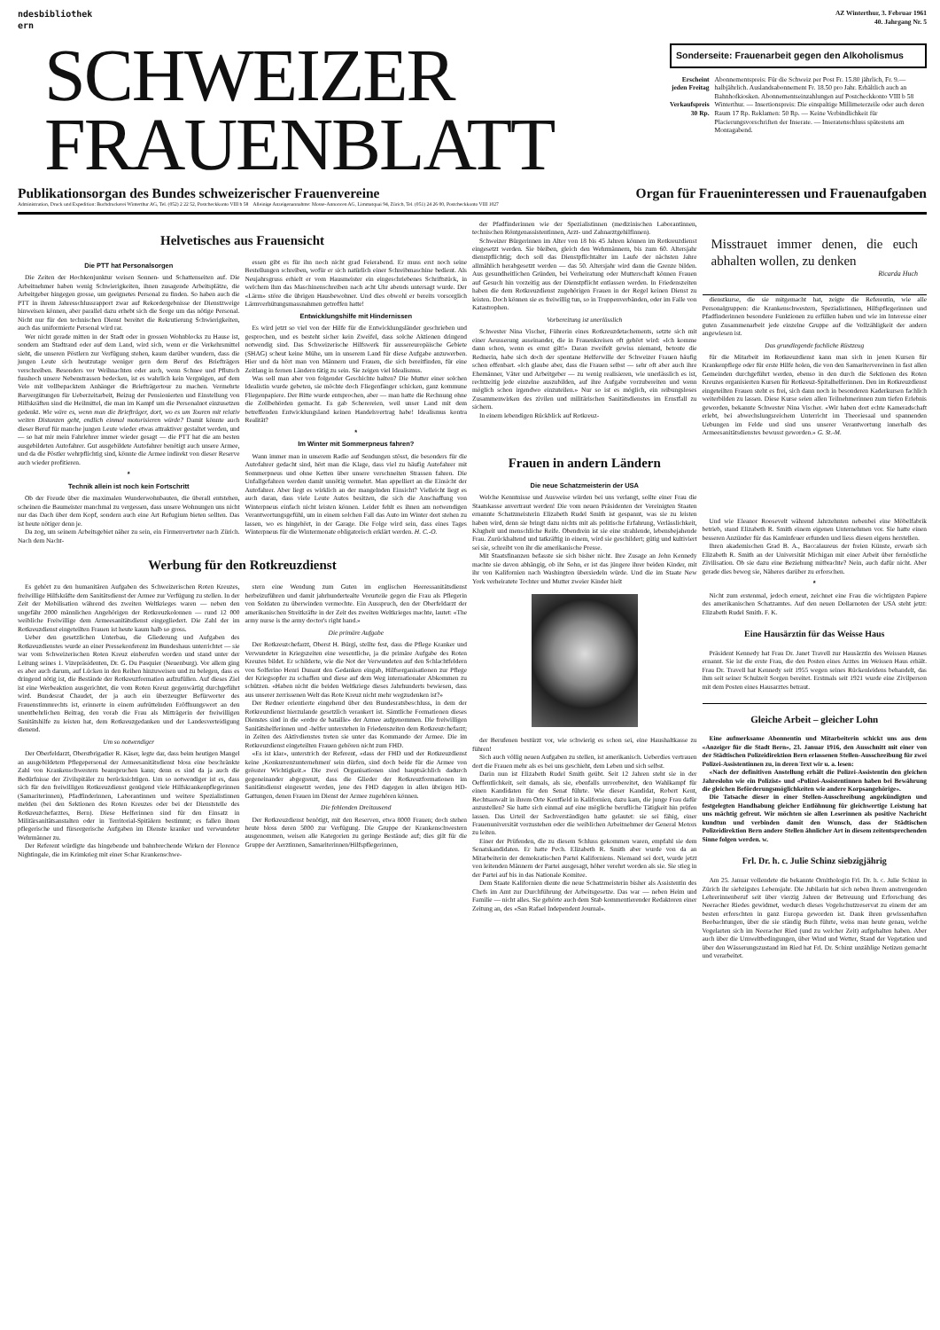ndesbibliothek
ern
SCHWEIZER
FRAUENBLATT
AZ Winterthur, 3. Februar 1961
40. Jahrgang Nr. 5
Sonderseite: Frauenarbeit gegen den Alkoholismus
Erscheint jeden Freitag
Verkaufspreis 30 Rp.
Abonnementspreis: Für die Schweiz per Post Fr. 15.80 jährlich, Fr. 9.— halbjährlich. Auslandsabonnement Fr. 18.50 pro Jahr. Erhältlich auch an Bahnhofkiosken. Abonnementseinzahlungen auf Postcheckkonto VIII b 58 Winterthur. — Insertionspreis: Die einspaltige Millimeterzeile oder auch deren Raum 17 Rp. Reklamen: 50 Rp. — Keine Verbindlichkeit für Placierungsvorschriften der Inserate. — Inseratenschluss spätestens am Montagabend.
Publikationsorgan des Bundes schweizerischer Frauenvereine Organ für Fraueninteressen und Frauenaufgaben
Administration, Druck und Expedition: Buchdruckerei Winterthur AG, Tel. (052) 2 22 52, Postcheckkonto VIII b 58 Alleinige Anzeigenannahme: Mosse-Annoncen AG, Limmatquai 94, Zürich, Tel. (051) 24 26 00, Postcheckkonto VIII 1027
Helvetisches aus Frauensicht
Die PTT hat Personalsorgen
Die Zeiten der Hochkonjunktur weisen Sonnen- und Schattenseiten auf. Die Arbeitnehmer haben wenig Schwierigkeiten, ihnen zusagende Arbeitsplätze, die Arbeitgeber hingegen grosse, um geeignetes Personal zu finden. So haben auch die PTT in ihrem Jahresschlussrapport zwar auf Rekordergebnisse der Dienstzweige hinweisen können, aber parallel dazu erhebt sich die Sorge um das nötige Personal. Nicht nur für den technischen Dienst bereitet die Rekrutierung Schwierigkeiten, auch das uniformierte Personal wird rar.
Wer nicht gerade mitten in der Stadt oder in grossen Wohnblocks zu Hause ist, sondern am Stadtrand oder auf dem Land, wird sich, wenn er die Verkehrsmittel sieht, die unseren Pöstlern zur Verfügung stehen, kaum darüber wundern, dass die jungen Leute sich heutzutage weniger gern dem Beruf des Briefträgers verschreiben. Besonders vor Weihnachten oder auch, wenn Schnee und Pflutsch fusshoch unsere Nebenstrassen bedecken, ist es wahrlich kein Vergnügen, auf dem Velo mit vollbepacktem Anhänger die Briefträgertour zu machen. Vermehrte Barvergütungen für Ueberzeitarbeit, Beizug der Pensionierten und Einstellung von Hilfskräften sind die Heilmittel, die man im Kampf um die Personalnot einzusetzen gedenkt. Wie wäre es, wenn man die Briefträger, dort, wo es um Touren mit relativ weiten Distanzen geht, endlich einmal motorisieren würde? Damit könnte auch dieser Beruf für manche jungen Leute wieder etwas attraktiver gestaltet werden, und — so hat mir mein Fahrlehrer immer wieder gesagt — die PTT hat die am besten ausgebildeten Autofahrer. Gut ausgebildete Autofahrer benötigt auch unsere Armee, und da die Pöstler wehrpflichtig sind, könnte die Armee indirekt von dieser Reserve auch wieder profitieren.
*
Technik allein ist noch kein Fortschritt
Ob der Freude über die maximalen Wunderwohnbauten, die überall entstehen, scheinen die Baumeister manchmal zu vergessen, dass unsere Wohnungen uns nicht nur das Dach über dem Kopf, sondern auch eine Art Refugium bieten sollten. Das ist heute nötiger denn je.
Da zog, um seinem Arbeitsgebiet näher zu sein, ein Firmenvertreter nach Zürich. Nach dem Nacht-
essen gibt es für ihn noch nicht grad Feierabend. Er muss erst noch seine Bestellungen schreiben, wofür er sich natürlich einer Schreibmaschine bedient. Als Neujahrsgruss erhielt er vom Hausmeister ein eingeschriebenes Schriftstück, in welchem ihm das Maschinenschreiben nach acht Uhr abends untersagt wurde. Der «Lärm» störe die übrigen Hausbewohner. Und dies obwohl er bereits vorsorglich Lärmverhütungsmassnahmen getroffen hatte!
Entwicklungshilfe mit Hindernissen
Es wird jetzt so viel von der Hilfe für die Entwicklungsländer geschrieben und gesprochen, und es besteht sicher kein Zweifel, dass solche Aktionen dringend notwendig sind. Das Schweizerische Hilfswerk für aussereuropäische Gebiete (SHAG) scheut keine Mühe, um in unserem Land für diese Aufgabe anzuwerben. Hier und da hört man von Männern und Frauen, die sich bereitfinden, für eine Zeitlang in fernen Ländern tätig zu sein. Sie zeigen viel Idealismus.
Was soll man aber von folgender Geschichte halten? Die Mutter einer solchen Idealistin wurde gebeten, sie möchte doch Fliegenfänger schicken, ganz kommune Fliegenpapiere. Der Bitte wurde entsprochen, aber — man hatte die Rechnung ohne die Zollbehörden gemacht. Es gab Scherereien, weil unser Land mit dem betreffenden Entwicklungsland keinen Handelsvertrag habe! Idealismus kontra Realität?
*
Im Winter mit Sommerpneus fahren?
Wann immer man in unserem Radio auf Sendungen stösst, die besonders für die Autofahrer gedacht sind, hört man die Klage, dass viel zu häufig Autofahrer mit Sommerpneus und ohne Ketten über unsere verschneiten Strassen fahren. Die Unfallgefahren werden damit unnötig vermehrt. Man appelliert an die Einsicht der Autofahrer. Aber liegt es wirklich an der mangelnden Einsicht? Vielleicht liegt es auch daran, dass viele Leute Autos besitzen, die sich die Anschaffung von Winterpneus einfach nicht leisten können. Leider fehlt es ihnen am notwendigen Verantwortungsgefühl, um in einem solchen Fall das Auto im Winter dort stehen zu lassen, wo es hingehört, in der Garage. Die Folge wird sein, dass eines Tages Winterpneus für die Wintermonate obligatorisch erklärt werden. H. C.-O.
Werbung für den Rotkreuzdienst
Es gehört zu den humanitären Aufgaben des Schweizerischen Roten Kreuzes, freiwillige Hilfskräfte dem Sanitätsdienst der Armee zur Verfügung zu stellen. In der Zeit der Mobilisation während des zweiten Weltkrieges waren — neben den ungefähr 2000 männlichen Angehörigen der Rotkreuzkolonnen — rund 12 000 weibliche Freiwillige dem Armeesanitätsdienst eingegliedert. Die Zahl der im Rotkreuzdienst eingeteilten Frauen ist heute kaum halb so gross.
Ueber den gesetzlichen Unterbau, die Gliederung und Aufgaben des Rotkreuzdienstes wurde an einer Pressekonferenz im Bundeshaus unterrichtet — sie war vom Schweizerischen Roten Kreuz einberufen worden und stand unter der Leitung seines 1. Vizepräsidenten, Dr. G. Du Pasquier (Neuenburg). Vor allem ging es aber auch darum, auf Lücken in den Reihen hinzuweisen und zu belegen, dass es dringend nötig ist, die Bestände der Rotkreuzformation aufzufüllen. Auf dieses Ziel ist eine Werbeaktion ausgerichtet, die vom Roten Kreuz gegenwärtig durchgeführt wird. Bundesrat Chaudet, der ja auch ein überzeugter Befürworter des Frauenstimmrechts ist, erinnerte in einem aufrüttelnden Eröffnungswort an den unentbehrlichen Beitrag, den vorab die Frau als Mitträgerin der freiwilligen Sanitätshilfe zu leisten hat, dem Rotkreuzgedanken und der Landesverteidigung dienend.
Um so notwendiger
Der Oberfeldarzt, Oberstbrigadier R. Käser, legte dar, dass beim heutigen Mangel an ausgebildetem Pflegepersonal der Armeesanitätsdienst bloss eine beschränkte Zahl von Krankenschwestern beanspruchen kann; denn es sind da ja auch die Bedürfnisse der Zivilspitäler zu berücksichtigen. Um so notwendiger ist es, dass sich für den freiwilligen Rotkreuzdienst genügend viele Hilfskrankenpflegerinnen (Samariterinnen), Pfadfinderinnen, Laborantinnen und weitere Spezialistinnen melden (bei den Sektionen des Roten Kreuzes oder bei der Dienststelle des Rotkreuzchefarztes, Bern). Diese Helferinnen sind für den Einsatz in Militärsanitätsanstalten oder in Territorial-Spitälern bestimmt; es fallen ihnen pflegerische und fürsorgerische Aufgaben im Dienste kranker und verwundeter Wehrmänner zu.
Der Referent würdigte das hingebende und bahnbrechende Wirken der Florence Nightingale, die im Krimkrieg mit einer Schar Krankenschwe-
stern eine Wendung zum Guten im englischen Heeressanitätsdienst herbeizuführen und damit jahrhundertealte Vorurteile gegen die Frau als Pflegerin von Soldaten zu überwinden vermochte. Ein Ausspruch, den der Oberfeldarzt der amerikanischen Streitkräfte in der Zeit des zweiten Weltkrieges machte, lautet: «The army nurse is the army doctor's right hand.»
Die primäre Aufgabe
Der Rotkreuzchefarzt, Oberst H. Bürgi, stellte fest, dass die Pflege Kranker und Verwundeter in Kriegszeiten eine wesentliche, ja die primäre Aufgabe des Roten Kreuzes bildet. Er schilderte, wie die Not der Verwundeten auf den Schlachtfeldern von Solferino Henri Dunant den Gedanken eingab, Hilfsorganisationen zur Pflege der Kriegsopfer zu schaffen und diese auf dem Weg internationaler Abkommen zu schützen. «Haben nicht die beiden Weltkriege dieses Jahrhunderts bewiesen, dass aus unserer zerrissenen Welt das Rote Kreuz nicht mehr wegzudenken ist?»
Der Redner orientierte eingehend über den Bundesratsbeschluss, in dem der Rotkreuzdienst hierzulande gesetzlich verankert ist. Sämtliche Formationen dieses Dienstes sind in die «ordre de bataille» der Armee aufgenommen. Die freiwilligen Sanitätshelferinnen und -helfer unterstehen in Friedenszeiten dem Rotkreuzchefarzt; in Zeiten des Aktivdienstes treten sie unter das Kommando der Armee. Die im Rotkreuzdienst eingeteilten Frauen gehören nicht zum FHD.
«Es ist klar», unterstrich der Referent, «dass der FHD und der Rotkreuzdienst keine ‚Konkurrenzunternehmen' sein dürfen, sind doch beide für die Armee von grösster Wichtigkeit.» Die zwei Organisationen sind hauptsächlich dadurch gegeneinander abgegrenzt, dass die Glieder der Rotkreuzformationen im Sanitätsdienst eingesetzt werden, jene des FHD dagegen in allen übrigen HD-Gattungen, denen Frauen im Dienst der Armee zugehören können.
Die fehlenden Dreitausend
Der Rotkreuzdienst benötigt, mit den Reserven, etwa 8000 Frauen; doch stehen heute bloss deren 5000 zur Verfügung. Die Gruppe der Krankenschwestern ausgenommen, weisen alle Kategorien zu geringe Bestände auf; dies gilt für die Gruppe der Aerztinnen, Samariterinnen/Hilfspflegerinnen,
der Pfadfinderinnen wie der Spezialistinnen (medizinischen Laborantinnen, technischen Röntgenassistentinnen, Arzt- und Zahnarztgehilfinnen).
Schweizer Bürgerinnen im Alter von 18 bis 45 Jahren können im Rotkreuzdienst eingesetzt werden. Sie bleiben, gleich den Wehrmännern, bis zum 60. Altersjahr dienstpflichtig; doch soll das Dienstpflichtalter im Laufe der nächsten Jahre allmählich herabgesetzt werden — das 50. Altersjahr wird dann die Grenze bilden. Aus gesundheitlichen Gründen, bei Verheiratung oder Mutterschaft können Frauen auf Gesuch hin vorzeitig aus der Dienstpflicht entlassen werden. In Friedenszeiten haben die dem Rotkreuzdienst zugehörigen Frauen in der Regel keinen Dienst zu leisten. Doch können sie es freiwillig tun, so in Truppenverbänden, oder im Falle von Katastrophen.
Vorbereitung ist unerlässlich
Schwester Nina Vischer, Führerin eines Rotkreuzdetachements, setzte sich mit einer Aeusserung auseinander, die in Frauenkreisen oft gehört wird: «Ich komme dann schon, wenn es ernst gilt!» Daran zweifelt gewiss niemand, betonte die Rednerin, habe sich doch der spontane Helferwille der Schweizer Frauen häufig schon offenbart. «Ich glaube aber, dass die Frauen selbst — sehr oft aber auch ihre Ehemänner, Väter und Arbeitgeber — zu wenig realisieren, wie unerlässlich es ist, rechtzeitig jede einzelne auszubilden, auf ihre Aufgabe vorzubereiten und wenn möglich schon irgendwo einzuteilen.» Nur so ist es möglich, ein reibungsloses Zusammenwirken des zivilen und militärischen Sanitätsdienstes im Ernstfall zu sichern.
In einem lebendigen Rückblick auf Rotkreuz-
Frauen in andern Ländern
Die neue Schatzmeisterin der USA
Welche Kenntnisse und Ausweise würden bei uns verlangt, sollte einer Frau die Staatskasse anvertraut werden! Die vom neuen Präsidenten der Vereinigten Staaten ernannte Schatzmeisterin Elizabeth Rudel Smith ist gespannt, was sie zu leisten haben wird, denn sie bringt dazu nichts mit als politische Erfahrung, Verlässlichkeit, Klugheit und menschliche Reife. Obendrein ist sie eine strahlende, lebensbejahende Frau. Zurückhaltend und tatkräftig in einem, wird sie geschildert; gütig und kultiviert sei sie, schreibt von ihr die amerikanische Presse.
Mit Staatsfinanzen befasste sie sich bisher nicht. Ihre Zusage an John Kennedy machte sie davon abhängig, ob ihr Sohn, er ist das jüngere ihrer beiden Kinder, mit ihr von Kalifornien nach Washington übersiedeln würde. Und die im Staate New York verheiratete Tochter und Mutter zweier Kinder hielt
der Berufenen bestürzt vor, wie schwierig es schon sei, eine Haushaltkasse zu führen!
Sich auch völlig neuen Aufgaben zu stellen, ist amerikanisch. Ueberdies vertrauen dort die Frauen mehr als es bei uns geschieht, dem Leben und sich selbst.
Darin nun ist Elizabeth Rudel Smith geübt. Seit 12 Jahren steht sie in der Oeffentlichkeit, seit damals, als sie, ebenfalls unvorbereitet, den Wahlkampf für einen Kandidaten für den Senat führte. Wie dieser Kandidat, Robert Kent, Rechtsanwalt in ihrem Orte Kentfield in Kalifornien, dazu kam, die junge Frau dafür anzustellen? Sie hatte sich einmal auf eine mögliche berufliche Tätigkeit hin prüfen lassen. Das Urteil der Sachverständigen hatte gelautet: sie sei fähig, einer Frauenuniversität vorzustehen oder die weiblichen Arbeitnehmer der General Motors zu leiten.
Einer der Prüfenden, die zu diesem Schluss gekommen waren, empfahl sie dem Senatskandidaten. Er hatte Pech. Elizabeth R. Smith aber wurde von da an Mitarbeiterin der demokratischen Partei Kaliforniens. Niemand sei dort, wurde jetzt von leitenden Männern der Partei ausgesagt, höher verehrt worden als sie. Sie stieg in der Partei auf bis in das Nationale Komitee.
Dem Staate Kalifornien diente die neue Schatzmeisterin bisher als Assistentin des Chefs im Amt zur Durchführung der Arbeitsgesetze. Das war — neben Heim und Familie — nicht alles. Sie gehörte auch dem Stab kommentierender Redaktoren einer Zeitung an, des «San Rafael Independent Journal».
Misstrauet immer denen, die euch abhalten wollen, zu denken
Ricarda Huch
dienstkurse, die sie mitgemacht hat, zeigte die Referentin, wie alle Personalgruppen: die Krankenschwestern, Spezialistinnen, Hilfspflegerinnen und Pfadfinderinnen besondere Funktionen zu erfüllen haben und wie im Interesse einer guten Zusammenarbeit jede einzelne Gruppe auf die Vollzähligkeit der andern angewiesen ist.
Das grundlegende fachliche Rüstzeug
für die Mitarbeit im Rotkreuzdienst kann man sich in jenen Kursen für Krankenpflege oder für erste Hilfe holen, die von den Samaritervereinen in fast allen Gemeinden durchgeführt werden, ebenso in den durch die Sektionen des Roten Kreuzes organisierten Kursen für Rotkreuz-Spitalhelferinnen. Den im Rotkreuzdienst eingeteilten Frauen steht es frei, sich dann noch in besonderen Kaderkursen fachlich weiterbilden zu lassen. Diese Kurse seien allen Teilnehmerinnen zum tiefen Erlebnis geworden, bekannte Schwester Nina Vischer. «Wir haben dort echte Kameradschaft erlebt, bei abwechslungsreichem Unterricht im Theoriesaal und spannenden Uebungen im Felde und sind uns unserer Verantwortung innerhalb des Armeesanitätsdienstes bewusst geworden.» G. St.-M.
Und wie Eleanor Roosevelt während Jahrzehnten nebenbei eine Möbelfabrik betrieb, stand Elizabeth R. Smith einem eigenen Unternehmen vor. Sie hatte einen besseren Anzünder für das Kaminfeuer erfunden und liess diesen eigens herstellen.
Ihren akademischen Grad B. A., Baccalaureus der freien Künste, erwarb sich Elizabeth R. Smith an der Universität Michigan mit einer Arbeit über fernöstliche Zivilisation. Ob sie dazu eine Beziehung mitbrachte? Nein, auch dafür nicht. Aber gerade dies bewog sie, Näheres darüber zu erforschen.
*
Nicht zum erstenmal, jedoch erneut, zeichnet eine Frau die wichtigsten Papiere des amerikanischen Schatzamtes. Auf den neuen Dollarnoten der USA steht jetzt: Elizabeth Rudel Smith. F. K.
Eine Hausärztin für das Weisse Haus
Präsident Kennedy hat Frau Dr. Janet Travell zur Hausärztin des Weissen Hauses ernannt. Sie ist die erste Frau, die den Posten eines Arztes im Weissen Haus erhält. Frau Dr. Travell hat Kennedy seit 1955 wegen seines Rückenleidens behandelt, das ihm seit seiner Schulzeit Sorgen bereitet. Erstmals seit 1921 wurde eine Zivilperson mit dem Posten eines Hausarztes betraut.
Gleiche Arbeit – gleicher Lohn
Eine aufmerksame Abonnentin und Mitarbeiterin schickt uns aus dem «Anzeiger für die Stadt Bern», 23. Januar 1916, den Ausschnitt mit einer von der Städtischen Polizeidirektion Bern erlassenen Stellen-Ausschreibung für zwei Polizei-Assistentinnen zu, in deren Text wir u. a. lesen:
«Nach der definitiven Anstellung erhält die Polizei-Assistentin den gleichen Jahreslohn wie ein Polizist» und «Polizei-Assistentinnen haben bei Bewährung die gleichen Beförderungsmöglichkeiten wie andere Korpsangehörige».
Die Tatsache dieser in einer Stellen-Ausschreibung angekündigten und festgelegten Handhabung gleicher Entlöhnung für gleichwertige Leistung hat uns mächtig gefreut. Wir möchten sie allen Leserinnen als positive Nachricht kundtun und verbinden damit den Wunsch, dass der Städtischen Polizeidirektion Bern andere Stellen ähnlicher Art in diesem zeitentsprechenden Sinne folgen werden. w.
Frl. Dr. h. c. Julie Schinz siebzigjährig
Am 25. Januar vollendete die bekannte Ornithologin Frl. Dr. h. c. Julie Schinz in Zürich ihr siebzigstes Lebensjahr. Die Jubilarin hat sich neben ihrem anstrengenden Lehrerinnenberuf seit über vierzig Jahren der Betreuung und Erforschung des Neeracher Riedes gewidmet, wodurch dieses Vogelschutzreservat zu einem der am besten erforschten in ganz Europa geworden ist. Dank ihren gewissenhaften Beobachtungen, über die sie ständig Buch führte, weiss man heute genau, welche Vogelarten sich im Neeracher Ried (und zu welcher Zeit) aufgehalten haben. Aber auch über die Umweltbedingungen, über Wind und Wetter, Stand der Vegetation und über den Wässerungszustand im Ried hat Frl. Dr. Schinz unzählige Notizen gemacht und verarbeitet.